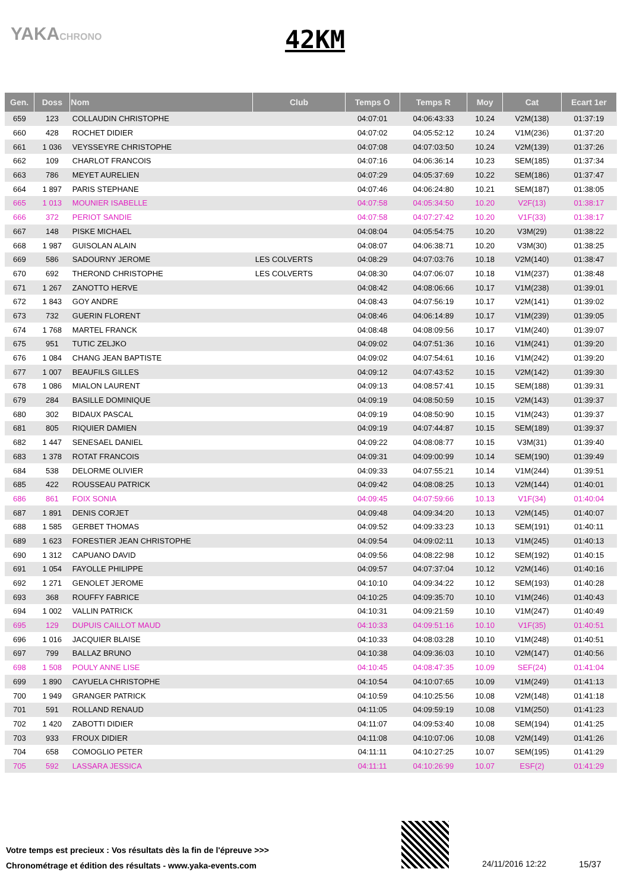YAKACHRONO
42KM
| Gen. | Doss | Nom | Club | Temps O | Temps R | Moy | Cat | Ecart 1er |
| --- | --- | --- | --- | --- | --- | --- | --- | --- |
| 659 | 123 | COLLAUDIN CHRISTOPHE | | 04:07:01 | 04:06:43:33 | 10.24 | V2M(138) | 01:37:19 |
| 660 | 428 | ROCHET DIDIER | | 04:07:02 | 04:05:52:12 | 10.24 | V1M(236) | 01:37:20 |
| 661 | 1 036 | VEYSSEYRE CHRISTOPHE | | 04:07:08 | 04:07:03:50 | 10.24 | V2M(139) | 01:37:26 |
| 662 | 109 | CHARLOT FRANCOIS | | 04:07:16 | 04:06:36:14 | 10.23 | SEM(185) | 01:37:34 |
| 663 | 786 | MEYET AURELIEN | | 04:07:29 | 04:05:37:69 | 10.22 | SEM(186) | 01:37:47 |
| 664 | 1 897 | PARIS STEPHANE | | 04:07:46 | 04:06:24:80 | 10.21 | SEM(187) | 01:38:05 |
| 665 | 1 013 | MOUNIER ISABELLE | | 04:07:58 | 04:05:34:50 | 10.20 | V2F(13) | 01:38:17 |
| 666 | 372 | PERIOT SANDIE | | 04:07:58 | 04:07:27:42 | 10.20 | V1F(33) | 01:38:17 |
| 667 | 148 | PISKE MICHAEL | | 04:08:04 | 04:05:54:75 | 10.20 | V3M(29) | 01:38:22 |
| 668 | 1 987 | GUISOLAN ALAIN | | 04:08:07 | 04:06:38:71 | 10.20 | V3M(30) | 01:38:25 |
| 669 | 586 | SADOURNY JEROME | LES COLVERTS | 04:08:29 | 04:07:03:76 | 10.18 | V2M(140) | 01:38:47 |
| 670 | 692 | THEROND CHRISTOPHE | LES COLVERTS | 04:08:30 | 04:07:06:07 | 10.18 | V1M(237) | 01:38:48 |
| 671 | 1 267 | ZANOTTO HERVE | | 04:08:42 | 04:08:06:66 | 10.17 | V1M(238) | 01:39:01 |
| 672 | 1 843 | GOY ANDRE | | 04:08:43 | 04:07:56:19 | 10.17 | V2M(141) | 01:39:02 |
| 673 | 732 | GUERIN FLORENT | | 04:08:46 | 04:06:14:89 | 10.17 | V1M(239) | 01:39:05 |
| 674 | 1 768 | MARTEL FRANCK | | 04:08:48 | 04:08:09:56 | 10.17 | V1M(240) | 01:39:07 |
| 675 | 951 | TUTIC ZELJKO | | 04:09:02 | 04:07:51:36 | 10.16 | V1M(241) | 01:39:20 |
| 676 | 1 084 | CHANG JEAN BAPTISTE | | 04:09:02 | 04:07:54:61 | 10.16 | V1M(242) | 01:39:20 |
| 677 | 1 007 | BEAUFILS GILLES | | 04:09:12 | 04:07:43:52 | 10.15 | V2M(142) | 01:39:30 |
| 678 | 1 086 | MIALON LAURENT | | 04:09:13 | 04:08:57:41 | 10.15 | SEM(188) | 01:39:31 |
| 679 | 284 | BASILLE DOMINIQUE | | 04:09:19 | 04:08:50:59 | 10.15 | V2M(143) | 01:39:37 |
| 680 | 302 | BIDAUX PASCAL | | 04:09:19 | 04:08:50:90 | 10.15 | V1M(243) | 01:39:37 |
| 681 | 805 | RIQUIER DAMIEN | | 04:09:19 | 04:07:44:87 | 10.15 | SEM(189) | 01:39:37 |
| 682 | 1 447 | SENESAEL DANIEL | | 04:09:22 | 04:08:08:77 | 10.15 | V3M(31) | 01:39:40 |
| 683 | 1 378 | ROTAT FRANCOIS | | 04:09:31 | 04:09:00:99 | 10.14 | SEM(190) | 01:39:49 |
| 684 | 538 | DELORME OLIVIER | | 04:09:33 | 04:07:55:21 | 10.14 | V1M(244) | 01:39:51 |
| 685 | 422 | ROUSSEAU PATRICK | | 04:09:42 | 04:08:08:25 | 10.13 | V2M(144) | 01:40:01 |
| 686 | 861 | FOIX SONIA | | 04:09:45 | 04:07:59:66 | 10.13 | V1F(34) | 01:40:04 |
| 687 | 1 891 | DENIS CORJET | | 04:09:48 | 04:09:34:20 | 10.13 | V2M(145) | 01:40:07 |
| 688 | 1 585 | GERBET THOMAS | | 04:09:52 | 04:09:33:23 | 10.13 | SEM(191) | 01:40:11 |
| 689 | 1 623 | FORESTIER JEAN CHRISTOPHE | | 04:09:54 | 04:09:02:11 | 10.13 | V1M(245) | 01:40:13 |
| 690 | 1 312 | CAPUANO DAVID | | 04:09:56 | 04:08:22:98 | 10.12 | SEM(192) | 01:40:15 |
| 691 | 1 054 | FAYOLLE PHILIPPE | | 04:09:57 | 04:07:37:04 | 10.12 | V2M(146) | 01:40:16 |
| 692 | 1 271 | GENOLET JEROME | | 04:10:10 | 04:09:34:22 | 10.12 | SEM(193) | 01:40:28 |
| 693 | 368 | ROUFFY FABRICE | | 04:10:25 | 04:09:35:70 | 10.10 | V1M(246) | 01:40:43 |
| 694 | 1 002 | VALLIN PATRICK | | 04:10:31 | 04:09:21:59 | 10.10 | V1M(247) | 01:40:49 |
| 695 | 129 | DUPUIS CAILLOT MAUD | | 04:10:33 | 04:09:51:16 | 10.10 | V1F(35) | 01:40:51 |
| 696 | 1 016 | JACQUIER BLAISE | | 04:10:33 | 04:08:03:28 | 10.10 | V1M(248) | 01:40:51 |
| 697 | 799 | BALLAZ BRUNO | | 04:10:38 | 04:09:36:03 | 10.10 | V2M(147) | 01:40:56 |
| 698 | 1 508 | POULY ANNE LISE | | 04:10:45 | 04:08:47:35 | 10.09 | SEF(24) | 01:41:04 |
| 699 | 1 890 | CAYUELA CHRISTOPHE | | 04:10:54 | 04:10:07:65 | 10.09 | V1M(249) | 01:41:13 |
| 700 | 1 949 | GRANGER PATRICK | | 04:10:59 | 04:10:25:56 | 10.08 | V2M(148) | 01:41:18 |
| 701 | 591 | ROLLAND RENAUD | | 04:11:05 | 04:09:59:19 | 10.08 | V1M(250) | 01:41:23 |
| 702 | 1 420 | ZABOTTI DIDIER | | 04:11:07 | 04:09:53:40 | 10.08 | SEM(194) | 01:41:25 |
| 703 | 933 | FROUX DIDIER | | 04:11:08 | 04:10:07:06 | 10.08 | V2M(149) | 01:41:26 |
| 704 | 658 | COMOGLIO PETER | | 04:11:11 | 04:10:27:25 | 10.07 | SEM(195) | 01:41:29 |
| 705 | 592 | LASSARA JESSICA | | 04:11:11 | 04:10:26:99 | 10.07 | ESF(2) | 01:41:29 |
Votre temps est precieux : Vos résultats dès la fin de l'épreuve >>>
Chronométrage et édition des résultats - www.yaka-events.com
24/11/2016 12:22 15/37